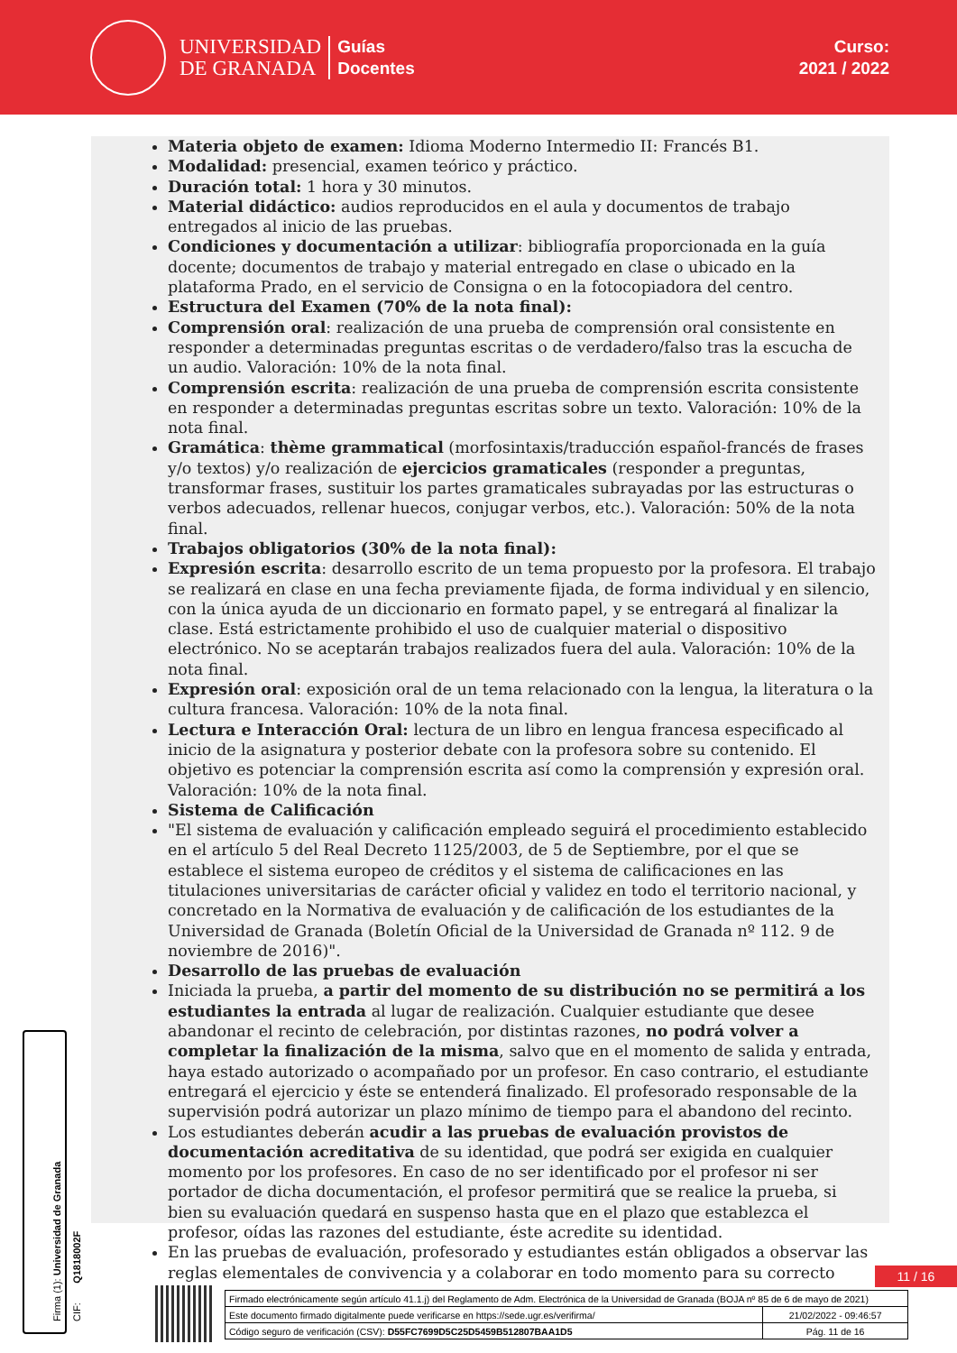UNIVERSIDAD
DE GRANADA
Guías
Docentes
Curso:
2021 / 2022
Materia objeto de examen: Idioma Moderno Intermedio II: Francés B1.
Modalidad: presencial, examen teórico y práctico.
Duración total: 1 hora y 30 minutos.
Material didáctico: audios reproducidos en el aula y documentos de trabajo entregados al inicio de las pruebas.
Condiciones y documentación a utilizar: bibliografía proporcionada en la guía docente; documentos de trabajo y material entregado en clase o ubicado en la plataforma Prado, en el servicio de Consigna o en la fotocopiadora del centro.
Estructura del Examen (70% de la nota final):
Comprensión oral: realización de una prueba de comprensión oral consistente en responder a determinadas preguntas escritas o de verdadero/falso tras la escucha de un audio. Valoración: 10% de la nota final.
Comprensión escrita: realización de una prueba de comprensión escrita consistente en responder a determinadas preguntas escritas sobre un texto. Valoración: 10% de la nota final.
Gramática: thème grammatical (morfosintaxis/traducción español-francés de frases y/o textos) y/o realización de ejercicios gramaticales (responder a preguntas, transformar frases, sustituir los partes gramaticales subrayadas por las estructuras o verbos adecuados, rellenar huecos, conjugar verbos, etc.). Valoración: 50% de la nota final.
Trabajos obligatorios (30% de la nota final):
Expresión escrita: desarrollo escrito de un tema propuesto por la profesora. El trabajo se realizará en clase en una fecha previamente fijada, de forma individual y en silencio, con la única ayuda de un diccionario en formato papel, y se entregará al finalizar la clase. Está estrictamente prohibido el uso de cualquier material o dispositivo electrónico. No se aceptarán trabajos realizados fuera del aula. Valoración: 10% de la nota final.
Expresión oral: exposición oral de un tema relacionado con la lengua, la literatura o la cultura francesa. Valoración: 10% de la nota final.
Lectura e Interacción Oral: lectura de un libro en lengua francesa especificado al inicio de la asignatura y posterior debate con la profesora sobre su contenido. El objetivo es potenciar la comprensión escrita así como la comprensión y expresión oral. Valoración: 10% de la nota final.
Sistema de Calificación
"El sistema de evaluación y calificación empleado seguirá el procedimiento establecido en el artículo 5 del Real Decreto 1125/2003, de 5 de Septiembre, por el que se establece el sistema europeo de créditos y el sistema de calificaciones en las titulaciones universitarias de carácter oficial y validez en todo el territorio nacional, y concretado en la Normativa de evaluación y de calificación de los estudiantes de la Universidad de Granada (Boletín Oficial de la Universidad de Granada nº 112. 9 de noviembre de 2016)".
Desarrollo de las pruebas de evaluación
Iniciada la prueba, a partir del momento de su distribución no se permitirá a los estudiantes la entrada al lugar de realización. Cualquier estudiante que desee abandonar el recinto de celebración, por distintas razones, no podrá volver a completar la finalización de la misma, salvo que en el momento de salida y entrada, haya estado autorizado o acompañado por un profesor. En caso contrario, el estudiante entregará el ejercicio y éste se entenderá finalizado. El profesorado responsable de la supervisión podrá autorizar un plazo mínimo de tiempo para el abandono del recinto.
Los estudiantes deberán acudir a las pruebas de evaluación provistos de documentación acreditativa de su identidad, que podrá ser exigida en cualquier momento por los profesores. En caso de no ser identificado por el profesor ni ser portador de dicha documentación, el profesor permitirá que se realice la prueba, si bien su evaluación quedará en suspenso hasta que en el plazo que establezca el profesor, oídas las razones del estudiante, éste acredite su identidad.
En las pruebas de evaluación, profesorado y estudiantes están obligados a observar las reglas elementales de convivencia y a colaborar en todo momento para su correcto
Firma (1): Universidad de Granada
CIF: Q1818002F
11 / 16
| Firmado electrónicamente según artículo 41.1.j) del Reglamento de Adm. Electrónica de la Universidad de Granada (BOJA nº 85 de 6 de mayo de 2021) | |
| Este documento firmado digitalmente puede verificarse en https://sede.ugr.es/verifirma/ | 21/02/2022 - 09:46:57 |
| Código seguro de verificación (CSV): D55FC7699D5C25D5459B512807BAA1D5 | Pág. 11 de 16 |